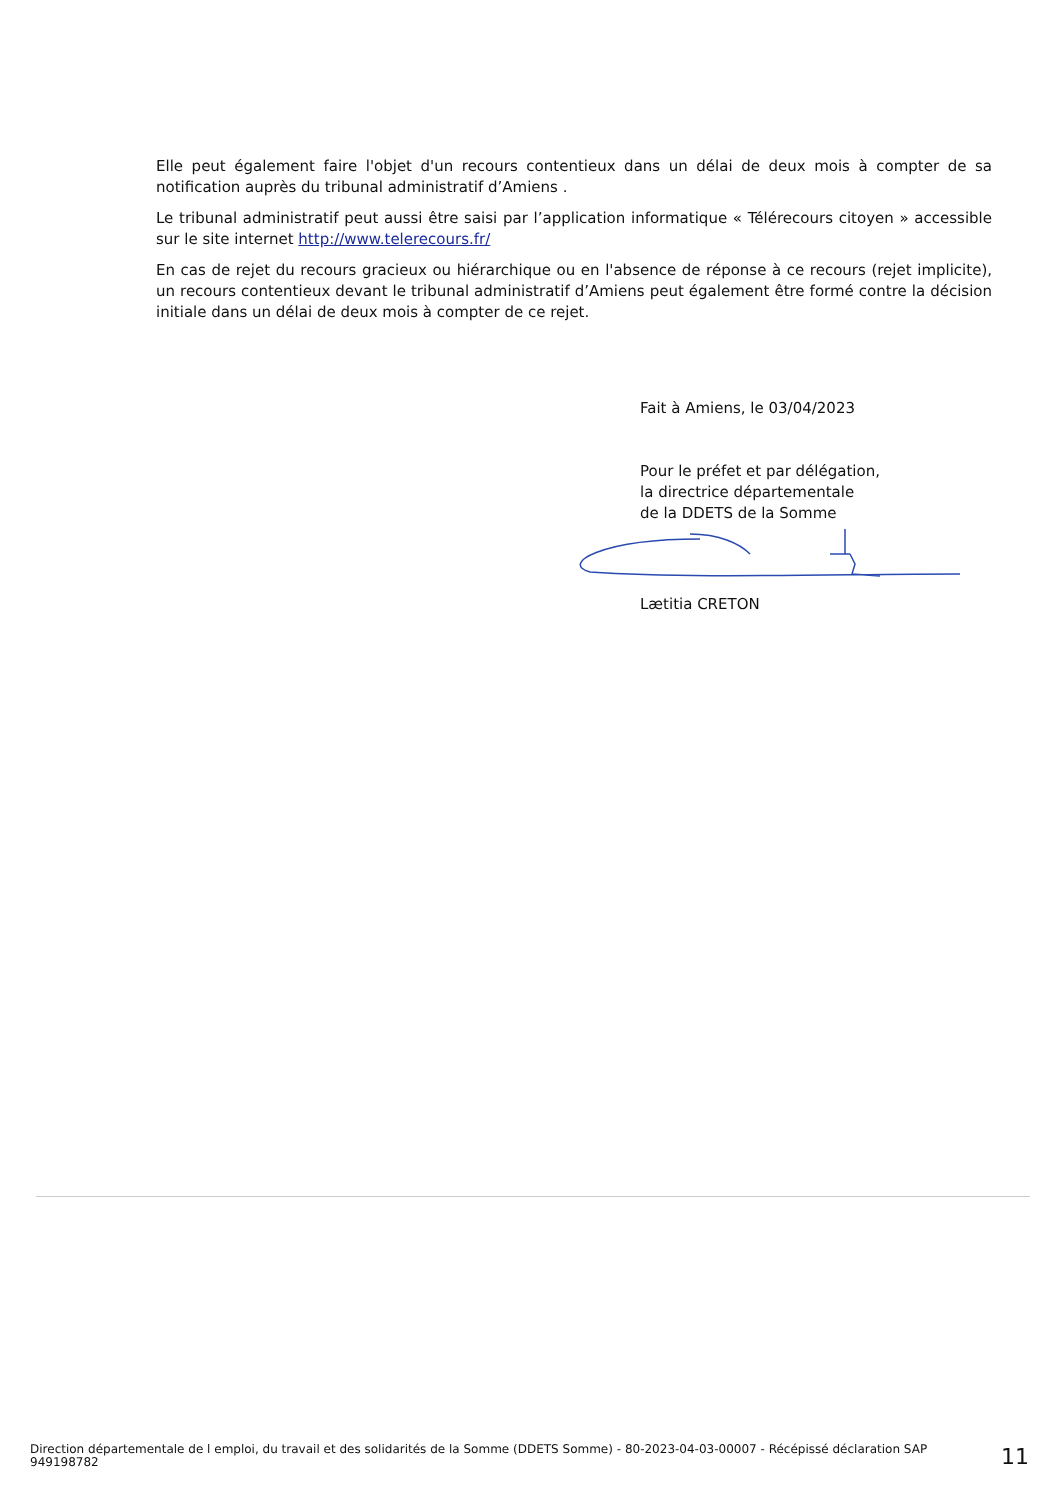Elle peut également faire l'objet d'un recours contentieux dans un délai de deux mois à compter de sa notification auprès du tribunal administratif d’Amiens .
Le tribunal administratif peut aussi être saisi par l’application informatique « Télérecours citoyen » accessible sur le site internet http://www.telerecours.fr/
En cas de rejet du recours gracieux ou hiérarchique ou en l'absence de réponse à ce recours (rejet implicite), un recours contentieux devant le tribunal administratif d’Amiens peut également être formé contre la décision initiale dans un délai de deux mois à compter de ce rejet.
Fait à Amiens, le 03/04/2023
Pour le préfet et par délégation,
la directrice départementale
de la DDETS de la Somme
Lætitia CRETON
Direction départementale de l emploi, du travail et des solidarités de la Somme (DDETS Somme) - 80-2023-04-03-00007 - Récépissé déclaration SAP 949198782
11